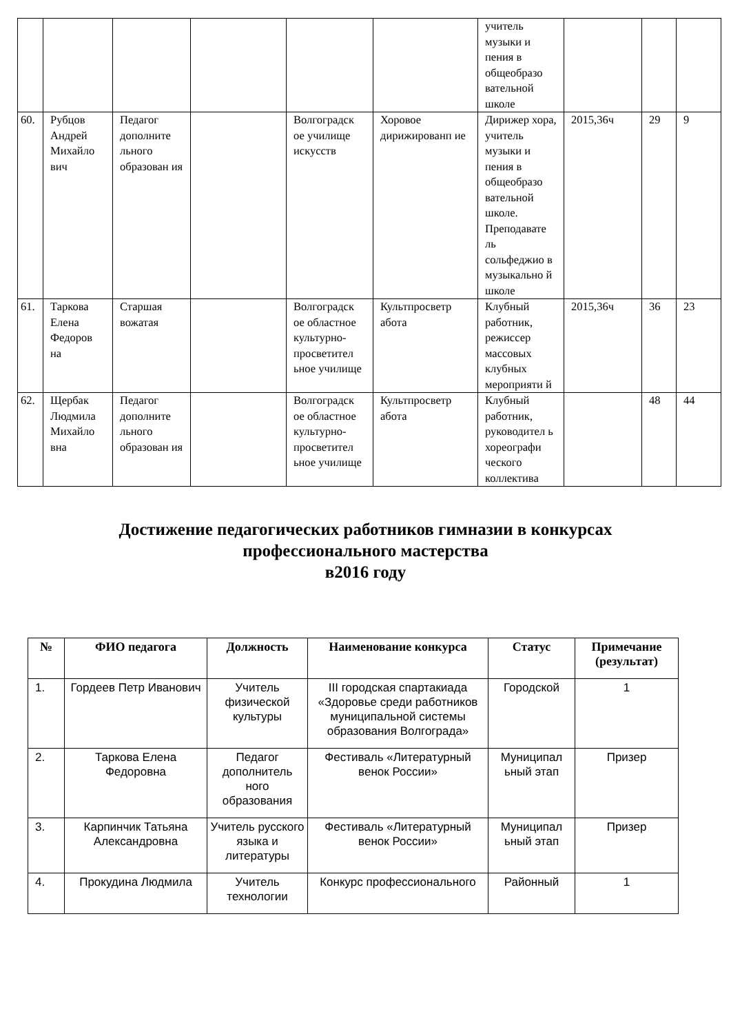| | | | | | | учитель музыки и пения в общеобразо вательной школе | | | |
| 60. | Рубцов Андрей Михайло вич | Педагог дополните льного образован ия | | Волгоградск ое училище искусств | Хоровое дирижированп ие | Дирижер хора, учитель музыки и пения в общеобразо вательной школе. Преподавате ль сольфеджио в музыкально й школе | 2015,36ч | 29 | 9 |
| 61. | Таркова Елена Федоров на | Старшая вожатая | | Волгоградск ое областное культурно-просветител ьное училище | Культпросветр абота | Клубный работник, режиссер массовых клубных мероприяти й | 2015,36ч | 36 | 23 |
| 62. | Щербак Людмила Михайло вна | Педагог дополните льного образован ия | | Волгоградск ое областное культурно-просветител ьное училище | Культпросветр абота | Клубный работник, руководител ь хореографи ческого коллектива | | 48 | 44 |
Достижение педагогических работников гимназии в конкурсах
профессионального мастерства
в2016 году
| № | ФИО педагога | Должность | Наименование конкурса | Статус | Примечание (результат) |
| --- | --- | --- | --- | --- | --- |
| 1. | Гордеев Петр Иванович | Учитель физической культуры | III городская спартакиада «Здоровье среди работников муниципальной системы образования Волгограда» | Городской | 1 |
| 2. | Таркова Елена Федоровна | Педагог дополнитель ного образования | Фестиваль «Литературный венок России» | Муниципал ьный этап | Призер |
| 3. | Карпинчик Татьяна Александровна | Учитель русского языка и литературы | Фестиваль «Литературный венок России» | Муниципал ьный этап | Призер |
| 4. | Прокудина Людмила | Учитель технологии | Конкурс профессионального | Районный | 1 |